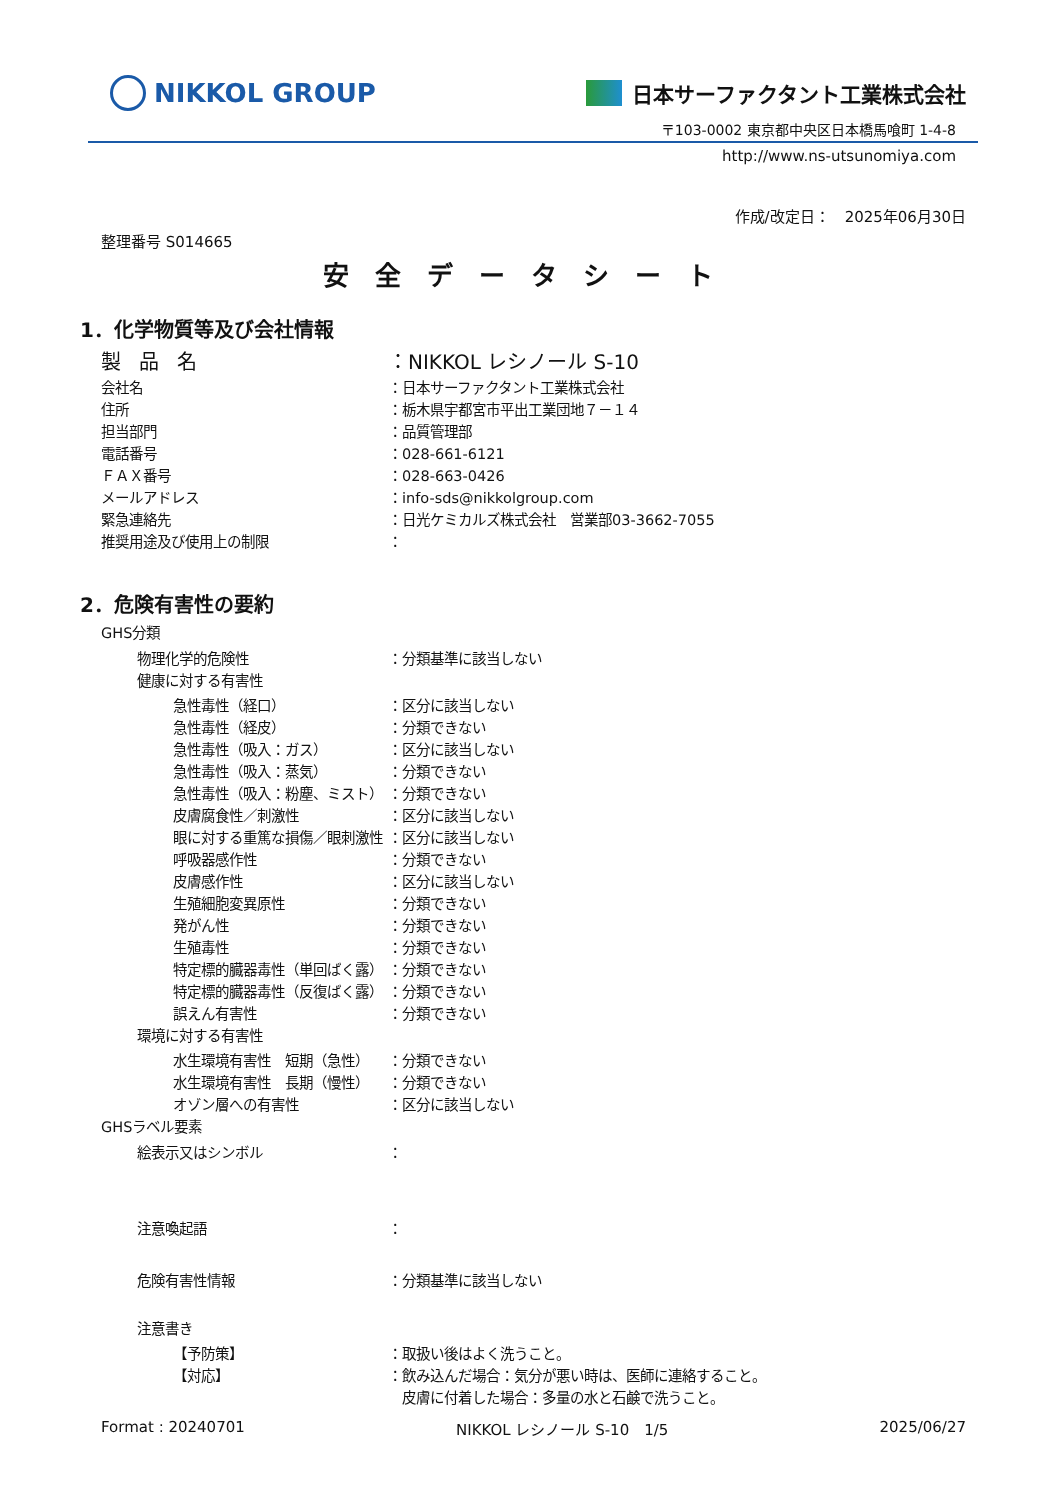NIKKOL GROUP
日本サーファクタント工業株式会社
〒103-0002 東京都中央区日本橋馬喰町 1-4-8
http://www.ns-utsunomiya.com
作成/改定日：　2025年06月30日
整理番号 S014665
安全データシート
1．化学物質等及び会社情報
製品名 ：NIKKOL レシノール S-10
会社名 ：日本サーファクタント工業株式会社
住所 ：栃木県宇都宮市平出工業団地７－１４
担当部門 ：品質管理部
電話番号 ：028-661-6121
ＦＡＸ番号 ：028-663-0426
メールアドレス ：info-sds@nikkolgroup.com
緊急連絡先 ：日光ケミカルズ株式会社　営業部03-3662-7055
推奨用途及び使用上の制限 ：
2．危険有害性の要約
GHS分類
物理化学的危険性 ：分類基準に該当しない
健康に対する有害性
急性毒性（経口） ：区分に該当しない
急性毒性（経皮） ：分類できない
急性毒性（吸入：ガス） ：区分に該当しない
急性毒性（吸入：蒸気） ：分類できない
急性毒性（吸入：粉塵、ミスト） ：分類できない
皮膚腐食性／刺激性 ：区分に該当しない
眼に対する重篤な損傷／眼刺激性 ：区分に該当しない
呼吸器感作性 ：分類できない
皮膚感作性 ：区分に該当しない
生殖細胞変異原性 ：分類できない
発がん性 ：分類できない
生殖毒性 ：分類できない
特定標的臓器毒性（単回ばく露） ：分類できない
特定標的臓器毒性（反復ばく露） ：分類できない
誤えん有害性 ：分類できない
環境に対する有害性
水生環境有害性　短期（急性） ：分類できない
水生環境有害性　長期（慢性） ：分類できない
オゾン層への有害性 ：区分に該当しない
GHSラベル要素
絵表示又はシンボル ：
注意喚起語 ：
危険有害性情報 ：分類基準に該当しない
注意書き
【予防策】 ：取扱い後はよく洗うこと。
【対応】 ：飲み込んだ場合：気分が悪い時は、医師に連絡すること。
　皮膚に付着した場合：多量の水と石鹸で洗うこと。
Format : 20240701 NIKKOL レシノール S-10　1/5 2025/06/27